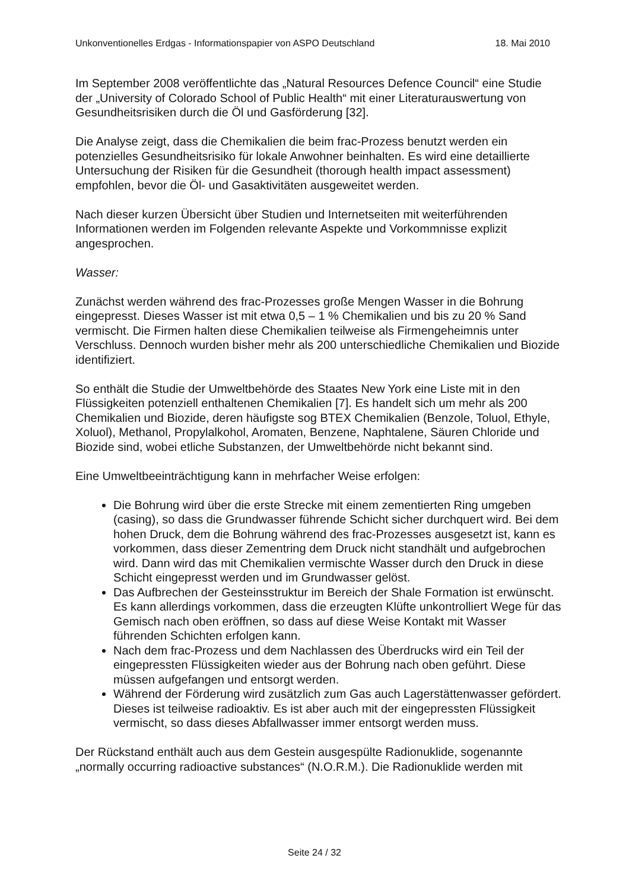Unkonventionelles Erdgas - Informationspapier von ASPO Deutschland 18. Mai 2010
Im September 2008 veröffentlichte das „Natural Resources Defence Council“ eine Studie der „University of Colorado School of Public Health“ mit einer Literaturauswertung von Gesundheitsrisiken durch die Öl und Gasförderung [32].
Die Analyse zeigt, dass die Chemikalien die beim frac-Prozess benutzt werden ein potenzielles Gesundheitsrisiko für lokale Anwohner beinhalten. Es wird eine detaillierte Untersuchung der Risiken für die Gesundheit (thorough health impact assessment) empfohlen, bevor die Öl- und Gasaktivitäten ausgeweitet werden.
Nach dieser kurzen Übersicht über Studien und Internetseiten mit weiterführenden Informationen werden im Folgenden relevante Aspekte und Vorkommnisse explizit angesprochen.
Wasser:
Zunächst werden während des frac-Prozesses große Mengen Wasser in die Bohrung eingepresst. Dieses Wasser ist mit etwa 0,5 – 1 % Chemikalien und bis zu 20 % Sand vermischt. Die Firmen halten diese Chemikalien teilweise als Firmengeheimnis unter Verschluss. Dennoch wurden bisher mehr als 200 unterschiedliche Chemikalien und Biozide identifiziert.
So enthält die Studie der Umweltbehörde des Staates New York eine Liste mit in den Flüssigkeiten potenziell enthaltenen Chemikalien [7]. Es handelt sich um mehr als 200 Chemikalien und Biozide, deren häufigste sog BTEX Chemikalien (Benzole, Toluol, Ethyle, Xoluol), Methanol, Propylalkohol, Aromaten, Benzene, Naphtalene, Säuren Chloride und Biozide sind, wobei etliche Substanzen, der Umweltbehörde nicht bekannt sind.
Eine Umweltbeeinträchtigung kann in mehrfacher Weise erfolgen:
Die Bohrung wird über die erste Strecke mit einem zementierten Ring umgeben (casing), so dass die Grundwasser führende Schicht sicher durchquert wird. Bei dem hohen Druck, dem die Bohrung während des frac-Prozesses ausgesetzt ist, kann es vorkommen, dass dieser Zementring dem Druck nicht standhält und aufgebrochen wird. Dann wird das mit Chemikalien vermischte Wasser durch den Druck in diese Schicht eingepresst werden und im Grundwasser gelöst.
Das Aufbrechen der Gesteinsstruktur im Bereich der Shale Formation ist erwünscht. Es kann allerdings vorkommen, dass die erzeugten Klüfte unkontrolliert Wege für das Gemisch nach oben eröffnen, so dass auf diese Weise Kontakt mit Wasser führenden Schichten erfolgen kann.
Nach dem frac-Prozess und dem Nachlassen des Überdrucks wird ein Teil der eingepressten Flüssigkeiten wieder aus der Bohrung nach oben geführt. Diese müssen aufgefangen und entsorgt werden.
Während der Förderung wird zusätzlich zum Gas auch Lagerstättenwasser gefördert. Dieses ist teilweise radioaktiv. Es ist aber auch mit der eingepressten Flüssigkeit vermischt, so dass dieses Abfallwasser immer entsorgt werden muss.
Der Rückstand enthält auch aus dem Gestein ausgespülte Radionuklide, sogenannte „normally occurring radioactive substances“ (N.O.R.M.). Die Radionuklide werden mit
Seite 24 / 32